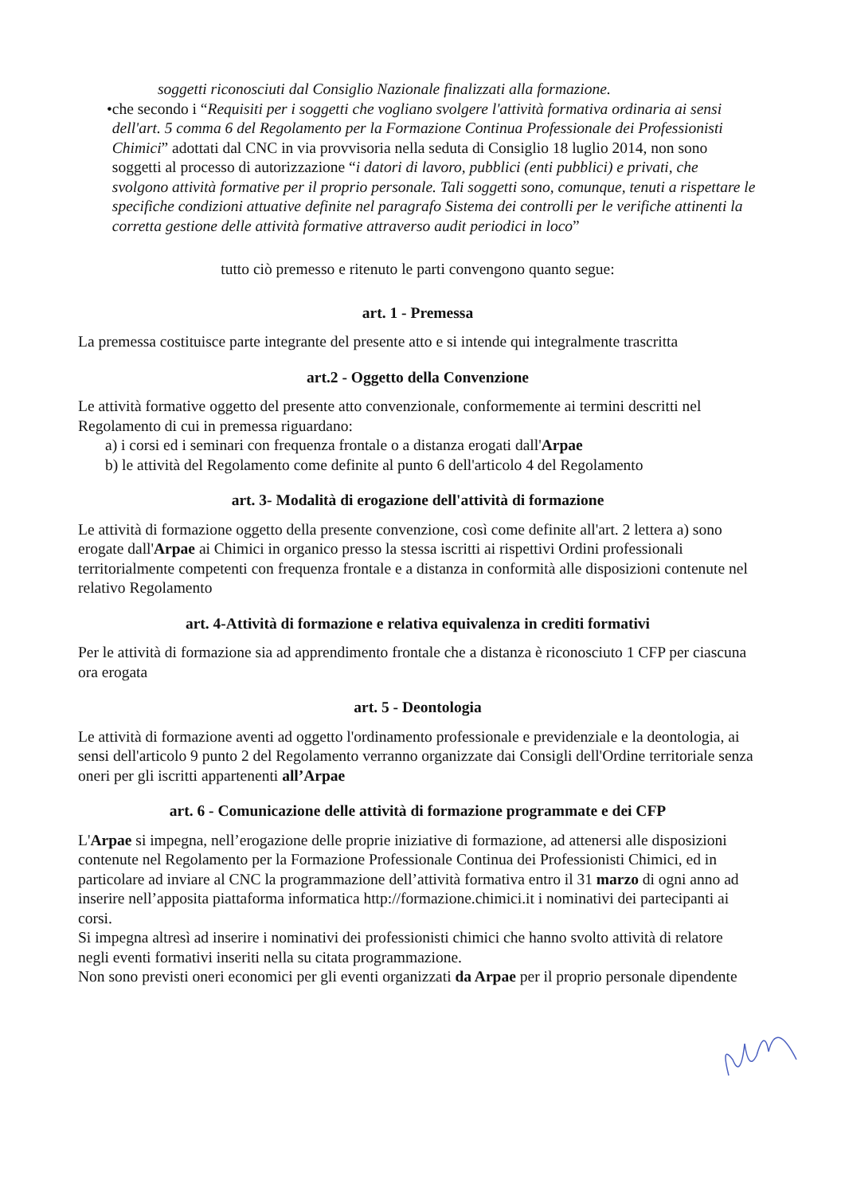soggetti riconosciuti dal Consiglio Nazionale finalizzati alla formazione.
• che secondo i “Requisiti per i soggetti che vogliano svolgere l'attività formativa ordinaria ai sensi dell'art. 5 comma 6 del Regolamento per la Formazione Continua Professionale dei Professionisti Chimici” adottati dal CNC in via provvisoria nella seduta di Consiglio 18 luglio 2014, non sono soggetti al processo di autorizzazione “i datori di lavoro, pubblici (enti pubblici) e privati, che svolgono attività formative per il proprio personale. Tali soggetti sono, comunque, tenuti a rispettare le specifiche condizioni attuative definite nel paragrafo Sistema dei controlli per le verifiche attinenti la corretta gestione delle attività formative attraverso audit periodici in loco”
tutto ciò premesso e ritenuto le parti convengono quanto segue:
art. 1 - Premessa
La premessa costituisce parte integrante del presente atto e si intende qui integralmente trascritta
art.2 - Oggetto della Convenzione
Le attività formative oggetto del presente atto convenzionale, conformemente ai termini descritti nel Regolamento di cui in premessa riguardano:
a) i corsi ed i seminari con frequenza frontale o a distanza erogati dall'Arpae
b) le attività del Regolamento come definite al punto 6 dell'articolo 4 del Regolamento
art. 3- Modalità di erogazione dell'attività di formazione
Le attività di formazione oggetto della presente convenzione, così come definite all'art. 2 lettera a) sono erogate dall'Arpae ai Chimici in organico presso la stessa iscritti ai rispettivi Ordini professionali territorialmente competenti con frequenza frontale e a distanza in conformità alle disposizioni contenute nel relativo Regolamento
art. 4-Attività di formazione e relativa equivalenza in crediti formativi
Per le attività di formazione sia ad apprendimento frontale che a distanza è riconosciuto 1 CFP per ciascuna ora erogata
art. 5 - Deontologia
Le attività di formazione aventi ad oggetto l'ordinamento professionale e previdenziale e la deontologia, ai sensi dell'articolo 9 punto 2 del Regolamento verranno organizzate dai Consigli dell'Ordine territoriale senza oneri per gli iscritti appartenenti all’Arpae
art. 6 - Comunicazione delle attività di formazione programmate e dei CFP
L'Arpae si impegna, nell’erogazione delle proprie iniziative di formazione, ad attenersi alle disposizioni contenute nel Regolamento per la Formazione Professionale Continua dei Professionisti Chimici, ed in particolare ad inviare al CNC la programmazione dell’attività formativa entro il 31 marzo di ogni anno ad inserire nell’apposita piattaforma informatica http://formazione.chimici.it i nominativi dei partecipanti ai corsi.
Si impegna altresì ad inserire i nominativi dei professionisti chimici che hanno svolto attività di relatore negli eventi formativi inseriti nella su citata programmazione.
Non sono previsti oneri economici per gli eventi organizzati da Arpae per il proprio personale dipendente